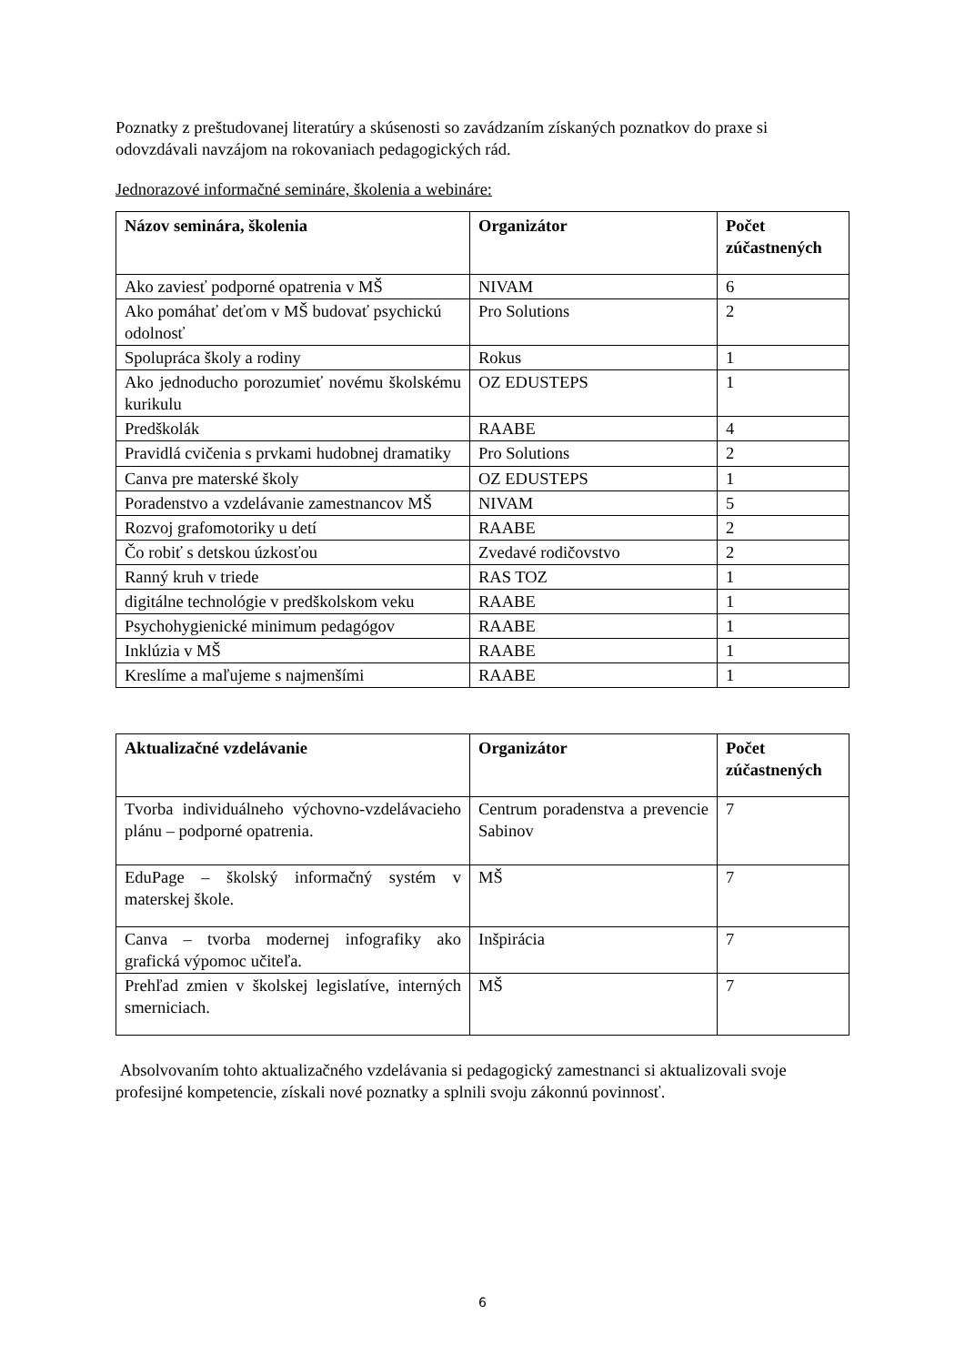Poznatky z preštudovanej literatúry a skúsenosti so zavádzaním získaných poznatkov do praxe si odovzdávali navzájom na rokovaniach pedagogických rád.
Jednorazové informačné semináre, školenia a webináre:
| Názov seminára, školenia | Organizátor | Počet zúčastnených |
| --- | --- | --- |
| Ako zaviesť podporné opatrenia v MŠ | NIVAM | 6 |
| Ako pomáhať deťom v MŠ budovať psychickú odolnosť | Pro Solutions | 2 |
| Spolupráca školy a rodiny | Rokus | 1 |
| Ako jednoducho porozumieť novému školskému kurikulu | OZ EDUSTEPS | 1 |
| Predškolák | RAABE | 4 |
| Pravidlá cvičenia s prvkami hudobnej dramatiky | Pro Solutions | 2 |
| Canva pre materské školy | OZ EDUSTEPS | 1 |
| Poradenstvo a vzdelávanie zamestnancov MŠ | NIVAM | 5 |
| Rozvoj grafomotoriky u detí | RAABE | 2 |
| Čo robiť s detskou úzkosťou | Zvedavé rodičovstvo | 2 |
| Ranný kruh v triede | RAS TOZ | 1 |
| digitálne technológie v predškolskom veku | RAABE | 1 |
| Psychohygienické minimum pedagógov | RAABE | 1 |
| Inklúzia v MŠ | RAABE | 1 |
| Kreslíme a maľujeme s najmenšími | RAABE | 1 |
| Aktualizačné vzdelávanie | Organizátor | Počet zúčastnených |
| --- | --- | --- |
| Tvorba individuálneho výchovno-vzdelávacieho plánu – podporné opatrenia. | Centrum poradenstva a prevencie Sabinov | 7 |
| EduPage – školský informačný systém v materskej škole. | MŠ | 7 |
| Canva – tvorba modernej infografiky ako grafická výpomoc učiteľa. | Inšpirácia | 7 |
| Prehľad zmien v školskej legislatíve, interných smerniciach. | MŠ | 7 |
Absolvovaním tohto aktualizačného vzdelávania si pedagogický zamestnanci si aktualizovali svoje profesijné kompetencie, získali nové poznatky a splnili svoju zákonnú povinnosť.
6